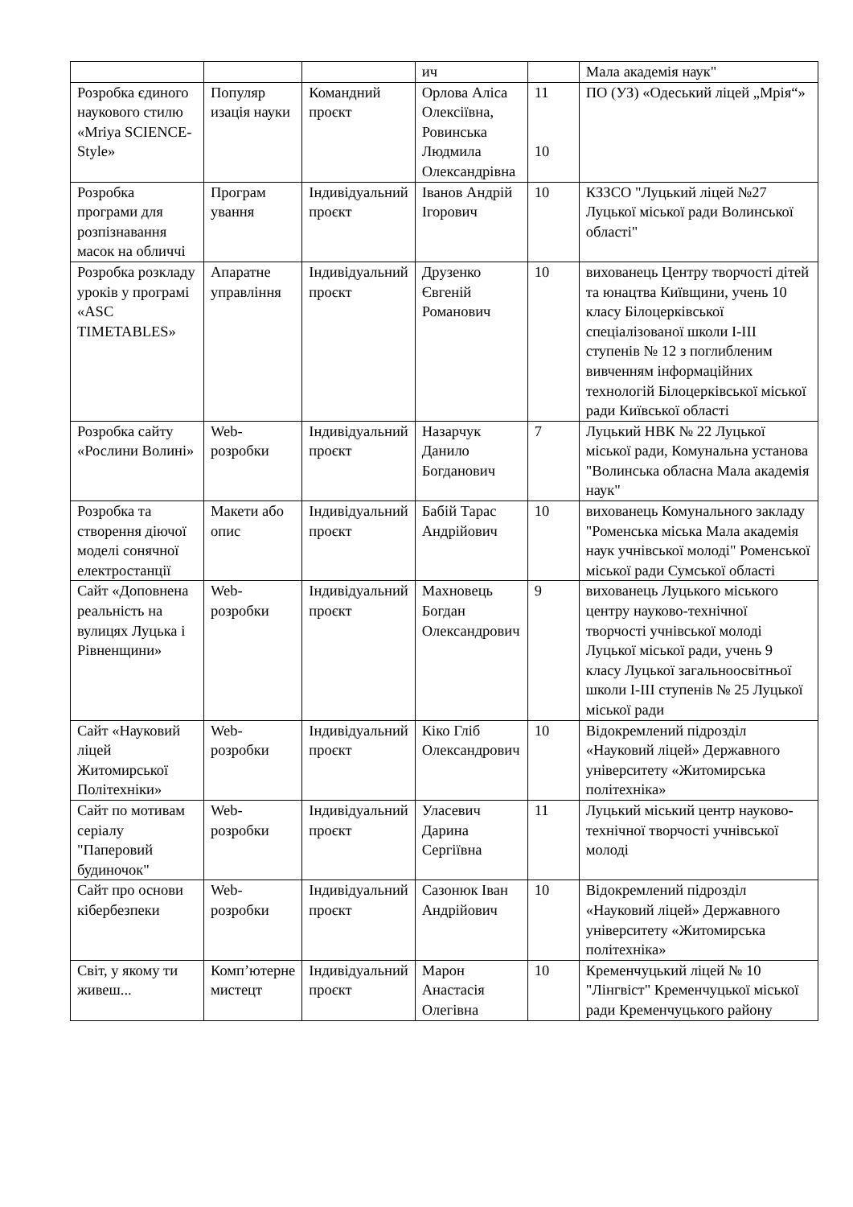| | | | ич | | Мала академія наук" |
| Розробка єдиного наукового стилю «Mriya SCIENCE-Style» | Популяр изація науки | Командний проєкт | Орлова Аліса Олексіївна, Ровинська Людмила Олександрівна | 11 10 | ПО (УЗ) «Одеський ліцей „Мрія“» |
| Розробка програми для розпізнавання масок на обличчі | Програм ування | Індивідуальний проєкт | Іванов Андрій Ігорович | 10 | КЗЗСО "Луцький ліцей №27 Луцької міської ради Волинської області" |
| Розробка розкладу уроків у програмі «ASC TIMETABLES» | Апаратне управління | Індивідуальний проєкт | Друзенко Євгеній Романович | 10 | вихованець Центру творчості дітей та юнацтва Київщини, учень 10 класу Білоцерківської спеціалізованої школи І-ІІІ ступенів № 12 з поглибленим вивченням інформаційних технологій Білоцерківської міської ради Київської області |
| Розробка сайту «Рослини Волині» | Web-розробки | Індивідуальний проєкт | Назарчук Данило Богданович | 7 | Луцький НВК № 22 Луцької міської ради, Комунальна установа "Волинська обласна Мала академія наук" |
| Розробка та створення діючої моделі сонячної електростанції | Макети або опис | Індивідуальний проєкт | Бабій Тарас Андрійович | 10 | вихованець Комунального закладу "Роменська міська Мала академія наук учнівської молоді" Роменської міської ради Сумської області |
| Сайт «Доповнена реальність на вулицях Луцька і Рівненщини» | Web-розробки | Індивідуальний проєкт | Махновець Богдан Олександрович | 9 | вихованець Луцького міського центру науково-технічної творчості учнівської молоді Луцької міської ради, учень 9 класу Луцької загальноосвітньої школи І-ІІІ ступенів № 25 Луцької міської ради |
| Сайт «Науковий ліцей Житомирської Політехніки» | Web-розробки | Індивідуальний проєкт | Кіко Гліб Олександрович | 10 | Відокремлений підрозділ «Науковий ліцей» Державного університету «Житомирська політехніка» |
| Сайт по мотивам серіалу "Паперовий будиночок" | Web-розробки | Індивідуальний проєкт | Уласевич Дарина Сергіївна | 11 | Луцький міський центр науково-технічної творчості учнівської молоді |
| Сайт про основи кібербезпеки | Web-розробки | Індивідуальний проєкт | Сазонюк Іван Андрійович | 10 | Відокремлений підрозділ «Науковий ліцей» Державного університету «Житомирська політехніка» |
| Світ, у якому ти живеш... | Комп’ютерне мистецт | Індивідуальний проєкт | Марон Анастасія Олегівна | 10 | Кременчуцький ліцей № 10 "Лінгвіст" Кременчуцької міської ради Кременчуцького району |